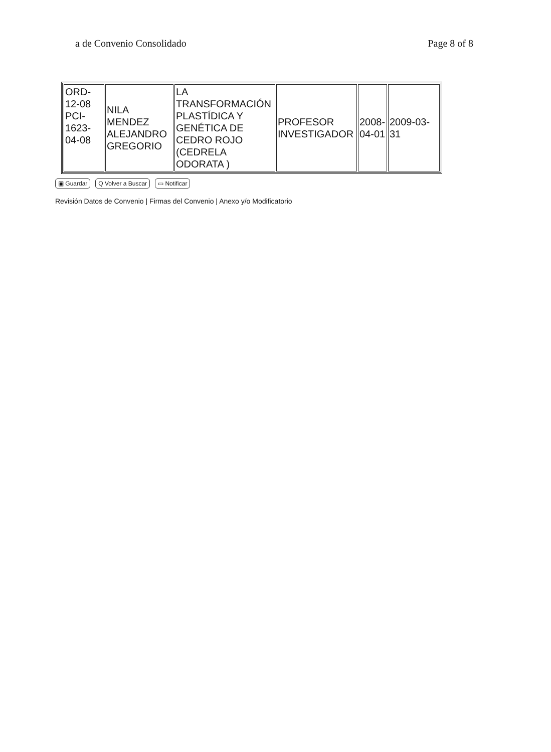a de Convenio Consolidado Page 8 of 8
| ORD- 12-08 PCI- 1623- 04-08 | NILA MENDEZ ALEJANDRO GREGORIO | LA TRANSFORMACIÓN PLASTÍDICA Y GENÉTICA DE CEDRO ROJO (CEDRELA ODORATA ) | PROFESOR INVESTIGADOR | 2008- 04-01 | 2009-03- 31 |
▣ Guardar Q Volver a Buscar ▭ Notificar
Revisión Datos de Convenio | Firmas del Convenio | Anexo y/o Modificatorio